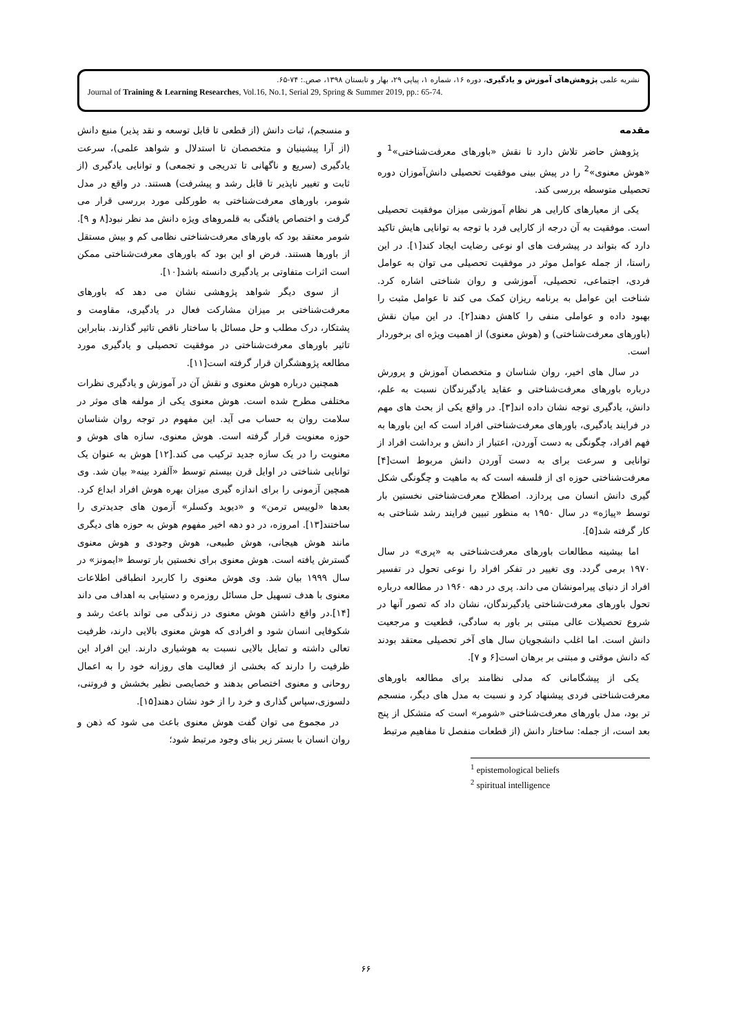نشریه علمی پژوهش‌های آموزش و یادگیری، دوره ۱۶، شماره ۱، پیاپی ۲۹، بهار و تابستان ۱۳۹۸، صص.: ۷۴-۶۵.
Journal of Training & Learning Researches, Vol.16, No.1, Serial 29, Spring & Summer 2019, pp.: 65-74.
مقدمه
پژوهش حاضر تلاش دارد تا نقش «باورهای معرفت‌شناختی»<sup>1</sup> و «هوش معنوی»<sup>2</sup> را در پیش بینی موفقیت تحصیلی دانش‌آموزان دوره تحصیلی متوسطه بررسی کند.
یکی از معیارهای کارایی هر نظام آموزشی میزان موفقیت تحصیلی است. موفقیت به آن درجه از کارایی فرد با توجه به توانایی هایش تاکید دارد که بتواند در پیشرفت های او نوعی رضایت ایجاد کند[۱]. در این راستا، از جمله عوامل موثر در موفقیت تحصیلی می توان به عوامل فردی، اجتماعی، تحصیلی، آموزشی و روان شناختی اشاره کرد. شناخت این عوامل به برنامه ریزان کمک می کند تا عوامل مثبت را بهبود داده و عواملی منفی را کاهش دهند[۲]. در این میان نقش (باورهای معرفت‌شناختی) و (هوش معنوی) از اهمیت ویژه ای برخوردار است.
در سال های اخیر، روان شناسان و متخصصان آموزش و پرورش درباره باورهای معرفت‌شناختی و عقاید یادگیرندگان نسبت به علم، دانش، یادگیری توجه نشان داده اند[۳]. در واقع یکی از بحث های مهم در فرایند یادگیری، باورهای معرفت‌شناختی افراد است که این باورها به فهم افراد، چگونگی به دست آوردن، اعتبار از دانش و برداشت افراد از توانایی و سرعت برای به دست آوردن دانش مربوط است[۴] معرفت‌شناختی حوزه ای از فلسفه است که به ماهیت و چگونگی شکل گیری دانش انسان می پردازد. اصطلاح معرفت‌شناختی نخستین بار توسط «پیاژه» در سال ۱۹۵۰ به منظور تبیین فرایند رشد شناختی به کار گرفته شد[۵].
اما بیشینه مطالعات باورهای معرفت‌شناختی به «پری» در سال ۱۹۷۰ برمی گردد. وی تغییر در تفکر افراد را نوعی تحول در تفسیر افراد از دنیای پیرامونشان می داند. پری در دهه ۱۹۶۰ در مطالعه درباره تحول باورهای معرفت‌شناختی یادگیرندگان، نشان داد که تصور آنها در شروع تحصیلات عالی مبتنی بر باور به سادگی، قطعیت و مرجعیت دانش است. اما اغلب دانشجویان سال های آخر تحصیلی معتقد بودند که دانش موقتی و مبتنی بر برهان است[۶ و ۷].
یکی از پیشگامانی که مدلی نظامند برای مطالعه باورهای معرفت‌شناختی فردی پیشنهاد کرد و نسبت به مدل های دیگر، منسجم تر بود، مدل باورهای معرفت‌شناختی «شومر» است که متشکل از پنج بعد است، از جمله: ساختار دانش (از قطعات منفصل تا مفاهیم مرتبط
<sup>1</sup> epistemological beliefs
<sup>2</sup> spiritual intelligence
و منسجم)، ثبات دانش (از قطعی تا قابل توسعه و نقد پذیر) منبع دانش (از آرا پیشینیان و متخصصان تا استدلال و شواهد علمی)، سرعت یادگیری (سریع و ناگهانی تا تدریجی و تجمعی) و توانایی یادگیری (از ثابت و تغییر ناپذیر تا قابل رشد و پیشرفت) هستند. در واقع در مدل شومر، باورهای معرفت‌شناختی به طورکلی مورد بررسی قرار می گرفت و اختصاص یافتگی به قلمروهای ویژه دانش مد نظر نبود[۸ و ۹]. شومر معتقد بود که باورهای معرفت‌شناختی نظامی کم و بیش مستقل از باورها هستند. فرض او این بود که باورهای معرفت‌شناختی ممکن است اثرات متفاوتی بر یادگیری دانسته باشد[۱۰].
از سوی دیگر شواهد پژوهشی نشان می دهد که باورهای معرفت‌شناختی بر میزان مشارکت فعال در یادگیری، مقاومت و پشتکار، درک مطلب و حل مسائل با ساختار ناقص تاثیر گذارند. بنابراین تاثیر باورهای معرفت‌شناختی در موفقیت تحصیلی و یادگیری مورد مطالعه پژوهشگران قرار گرفته است[۱۱].
همچنین درباره هوش معنوی و نقش آن در آموزش و یادگیری نظرات مختلفی مطرح شده است. هوش معنوی یکی از مولفه های موثر در سلامت روان به حساب می آید. این مفهوم در توجه روان شناسان حوزه معنویت قرار گرفته است. هوش معنوی، سازه های هوش و معنویت را در یک سازه جدید ترکیب می کند.[۱۲] هوش به عنوان یک توانایی شناختی در اوایل قرن بیستم توسط «آلفرد بینه« بیان شد. وی همچین آزمونی را برای اندازه گیری میزان بهره هوش افراد ابداع کرد. بعدها «لوییس ترمن» و «دیوید وکسلر» آزمون های جدیدتری را ساختند[۱۳]. امروزه، در دو دهه اخیر مفهوم هوش به حوزه های دیگری مانند هوش هیجانی، هوش طبیعی، هوش وجودی و هوش معنوی گسترش یافته است. هوش معنوی برای نخستین بار توسط «ایمونز» در سال ۱۹۹۹ بیان شد. وی هوش معنوی را کاربرد انطباقی اطلاعات معنوی با هدف تسهیل حل مسائل روزمره و دستیابی به اهداف می داند [۱۴].در واقع داشتن هوش معنوی در زندگی می تواند باعث رشد و شکوفایی انسان شود و افرادی که هوش معنوی بالایی دارند، ظرفیت تعالی داشته و تمایل بالایی نسبت به هوشیاری دارند. این افراد این ظرفیت را دارند که بخشی از فعالیت های روزانه خود را به اعمال روحانی و معنوی اختصاص بدهند و خصایصی نظیر بخشش و فروتنی، دلسوزی،سپاس گذاری و خرد را از خود نشان دهند[۱۵].
در مجموع می توان گفت هوش معنوی باعث می شود که ذهن و روان انسان با بستر زیر بنای وجود مرتبط شود؛
۶۶